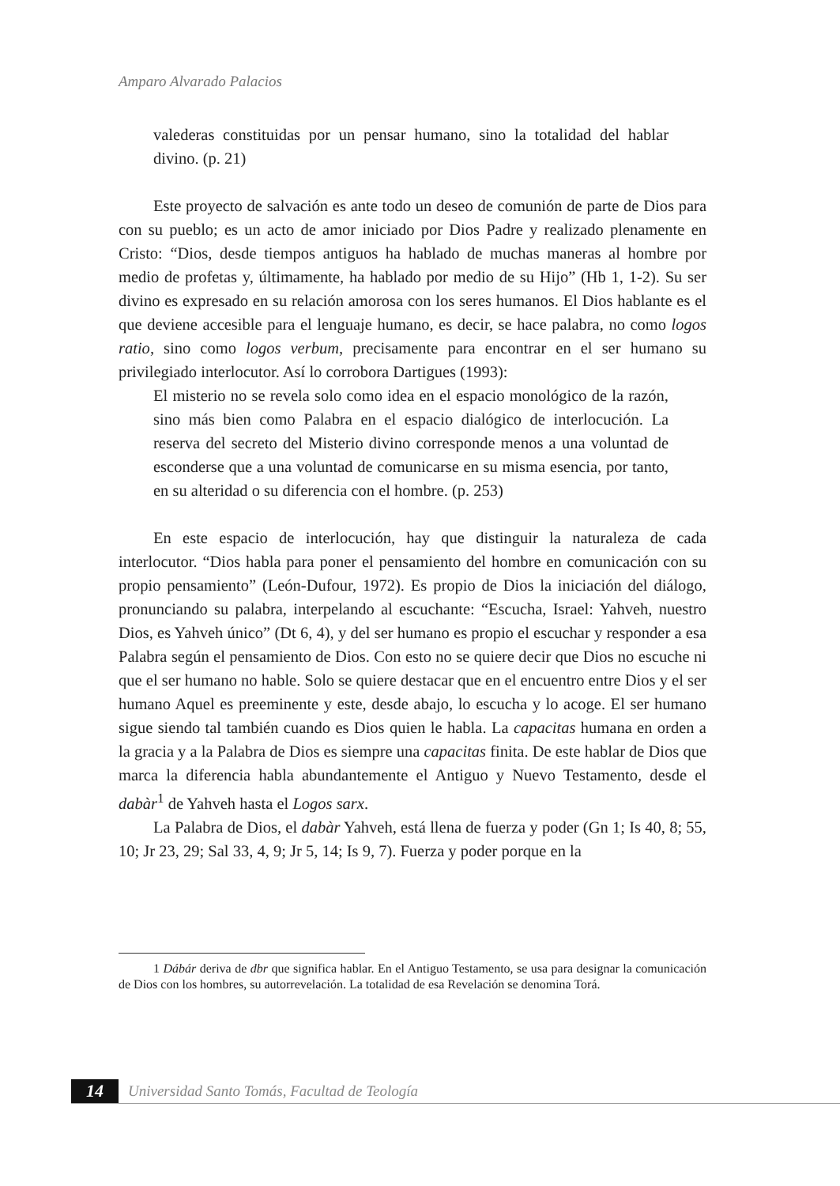Amparo Alvarado Palacios
valederas constituidas por un pensar humano, sino la totalidad del hablar divino. (p. 21)
Este proyecto de salvación es ante todo un deseo de comunión de parte de Dios para con su pueblo; es un acto de amor iniciado por Dios Padre y realizado plenamente en Cristo: “Dios, desde tiempos antiguos ha hablado de muchas maneras al hombre por medio de profetas y, últimamente, ha hablado por medio de su Hijo” (Hb 1, 1-2). Su ser divino es expresado en su relación amorosa con los seres humanos. El Dios hablante es el que deviene accesible para el lenguaje humano, es decir, se hace palabra, no como logos ratio, sino como logos verbum, precisamente para encontrar en el ser humano su privilegiado interlocutor. Así lo corrobora Dartigues (1993):
El misterio no se revela solo como idea en el espacio monológico de la razón, sino más bien como Palabra en el espacio dialógico de interlocución. La reserva del secreto del Misterio divino corresponde menos a una voluntad de esconderse que a una voluntad de comunicarse en su misma esencia, por tanto, en su alteridad o su diferencia con el hombre. (p. 253)
En este espacio de interlocución, hay que distinguir la naturaleza de cada interlocutor. “Dios habla para poner el pensamiento del hombre en comunicación con su propio pensamiento” (León-Dufour, 1972). Es propio de Dios la iniciación del diálogo, pronunciando su palabra, interpelando al escuchante: “Escucha, Israel: Yahveh, nuestro Dios, es Yahveh único” (Dt 6, 4), y del ser humano es propio el escuchar y responder a esa Palabra según el pensamiento de Dios. Con esto no se quiere decir que Dios no escuche ni que el ser humano no hable. Solo se quiere destacar que en el encuentro entre Dios y el ser humano Aquel es preeminente y este, desde abajo, lo escucha y lo acoge. El ser humano sigue siendo tal también cuando es Dios quien le habla. La capacitas humana en orden a la gracia y a la Palabra de Dios es siempre una capacitas finita. De este hablar de Dios que marca la diferencia habla abundantemente el Antiguo y Nuevo Testamento, desde el dabàr<sup>1</sup> de Yahveh hasta el Logos sarx.
La Palabra de Dios, el dabàr Yahveh, está llena de fuerza y poder (Gn 1; Is 40, 8; 55, 10; Jr 23, 29; Sal 33, 4, 9; Jr 5, 14; Is 9, 7). Fuerza y poder porque en la
1 Dábár deriva de dbr que significa hablar. En el Antiguo Testamento, se usa para designar la comunicación de Dios con los hombres, su autorrevelación. La totalidad de esa Revelación se denomina Torá.
14
Universidad Santo Tomás, Facultad de Teología